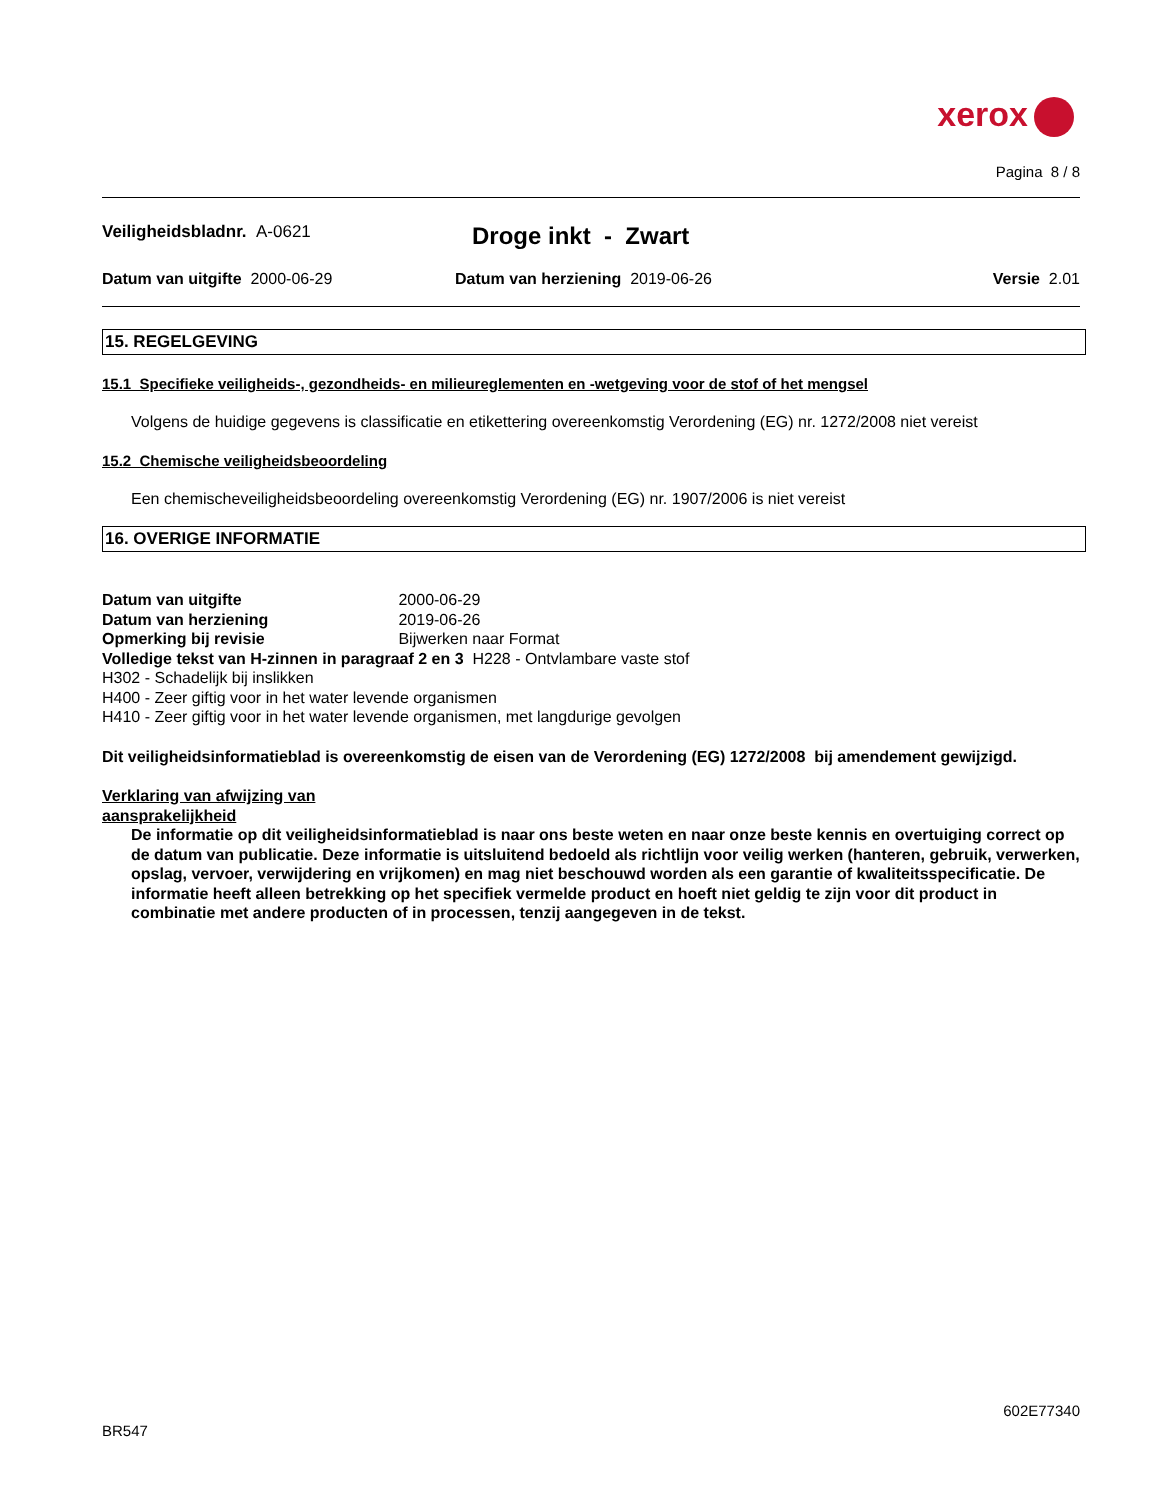xerox
Pagina 8 / 8
Veiligheidsbladnr. A-0621 Droge inkt - Zwart
Datum van uitgifte 2000-06-29 Datum van herziening 2019-06-26 Versie 2.01
15. REGELGEVING
15.1 Specifieke veiligheids-, gezondheids- en milieureglementen en -wetgeving voor de stof of het mengsel
Volgens de huidige gegevens is classificatie en etikettering overeenkomstig Verordening (EG) nr. 1272/2008 niet vereist
15.2 Chemische veiligheidsbeoordeling
Een chemischeveiligheidsbeoordeling overeenkomstig Verordening (EG) nr. 1907/2006 is niet vereist
16. OVERIGE INFORMATIE
Datum van uitgifte 2000-06-29
Datum van herziening 2019-06-26
Opmerking bij revisie Bijwerken naar Format
Volledige tekst van H-zinnen in paragraaf 2 en 3 H228 - Ontvlambare vaste stof
H302 - Schadelijk bij inslikken
H400 - Zeer giftig voor in het water levende organismen
H410 - Zeer giftig voor in het water levende organismen, met langdurige gevolgen
Dit veiligheidsinformatieblad is overeenkomstig de eisen van de Verordening (EG) 1272/2008 bij amendement gewijzigd.
Verklaring van afwijzing van
aansprakelijkheid
De informatie op dit veiligheidsinformatieblad is naar ons beste weten en naar onze beste kennis en overtuiging correct op de datum van publicatie. Deze informatie is uitsluitend bedoeld als richtlijn voor veilig werken (hanteren, gebruik, verwerken, opslag, vervoer, verwijdering en vrijkomen) en mag niet beschouwd worden als een garantie of kwaliteitsspecificatie. De informatie heeft alleen betrekking op het specifiek vermelde product en hoeft niet geldig te zijn voor dit product in combinatie met andere producten of in processen, tenzij aangegeven in de tekst.
602E77340
BR547